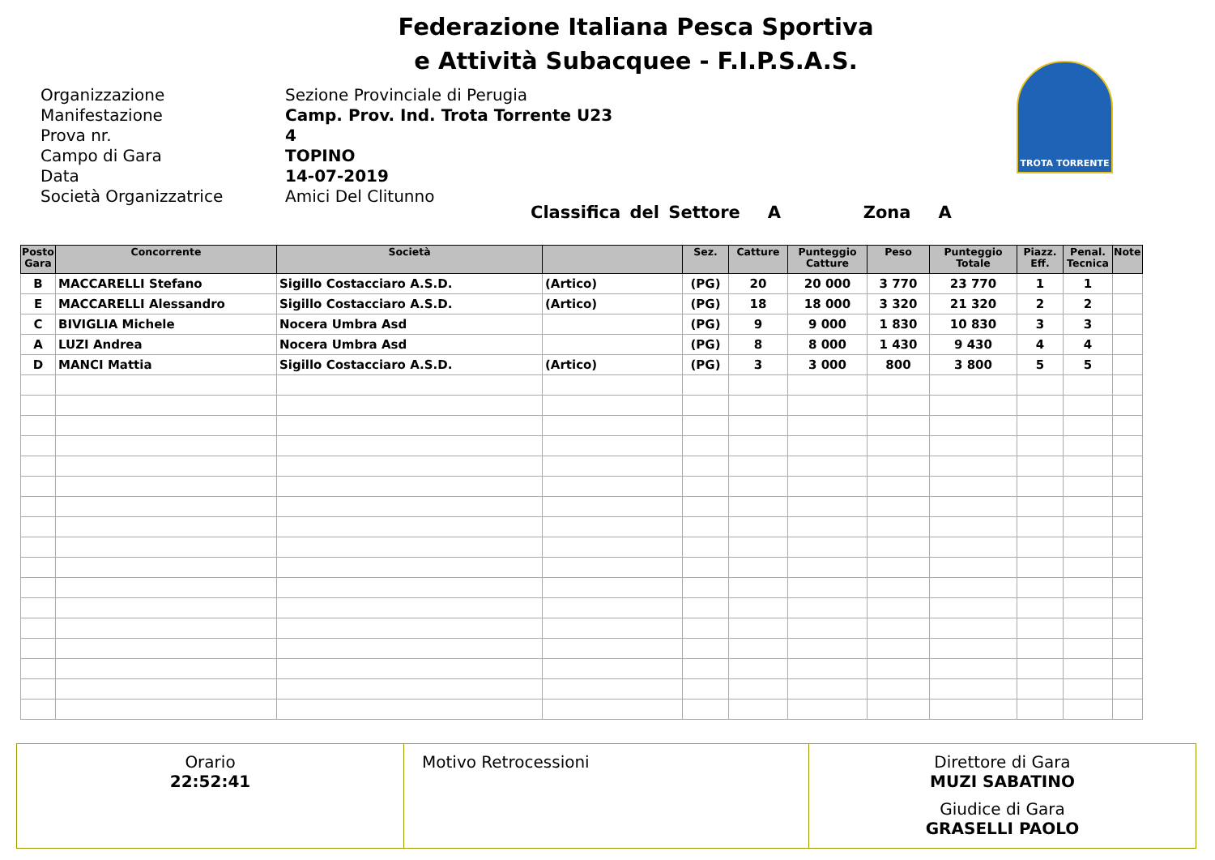Federazione Italiana Pesca Sportiva
e Attività Subacquee - F.I.P.S.A.S.
Organizzazione Sezione Provinciale di Perugia
Manifestazione Camp. Prov. Ind. Trota Torrente U23
Prova nr. 4
Campo di Gara TOPINO
Data 14-07-2019
Società Organizzatrice Amici Del Clitunno
TROTA TORRENTE
Classifica del Settore A Zona A
| Posto Gara | Concorrente | Società | | Sez. | Catture | Punteggio Catture | Peso | Punteggio Totale | Piazz. Eff. | Penal. Tecnica | Note |
| --- | --- | --- | --- | --- | --- | --- | --- | --- | --- | --- | --- |
| B | MACCARELLI Stefano | Sigillo Costacciaro A.S.D. | (Artico) | (PG) | 20 | 20 000 | 3 770 | 23 770 | 1 | 1 | |
| E | MACCARELLI Alessandro | Sigillo Costacciaro A.S.D. | (Artico) | (PG) | 18 | 18 000 | 3 320 | 21 320 | 2 | 2 | |
| C | BIVIGLIA Michele | Nocera Umbra Asd | | (PG) | 9 | 9 000 | 1 830 | 10 830 | 3 | 3 | |
| A | LUZI Andrea | Nocera Umbra Asd | | (PG) | 8 | 8 000 | 1 430 | 9 430 | 4 | 4 | |
| D | MANCI Mattia | Sigillo Costacciaro A.S.D. | (Artico) | (PG) | 3 | 3 000 | 800 | 3 800 | 5 | 5 | |
Orario
22:52:41
Motivo Retrocessioni Direttore di Gara
MUZI SABATINO
Giudice di Gara
GRASELLI PAOLO